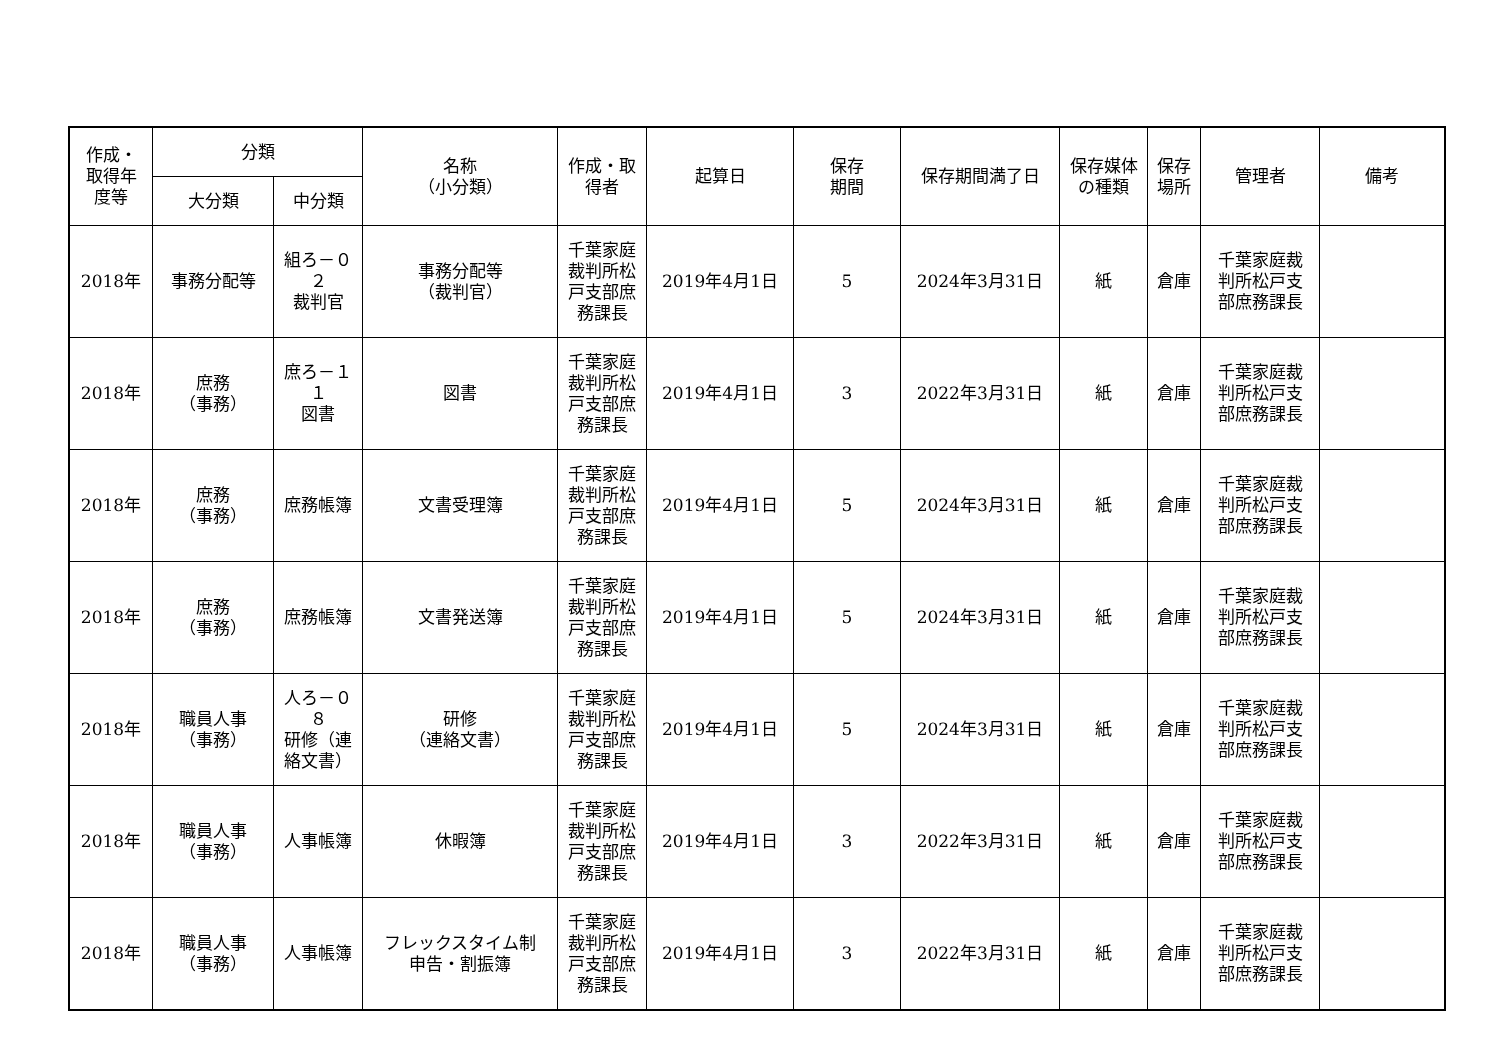| 作成・ 取得年 度等 | 分類 | | 名称 （小分類） | 作成・取 得者 | 起算日 | 保存 期間 | 保存期間満了日 | 保存媒体 の種類 | 保存 場所 | 管理者 | 備考 |
| --- | --- | --- | --- | --- | --- | --- | --- | --- | --- | --- | --- |
| | 大分類 | 中分類 | | | | | | | | | |
| 2018年 | 事務分配等 | 組ろ－０ ２ 裁判官 | 事務分配等 （裁判官） | 千葉家庭 裁判所松 戸支部庶 務課長 | 2019年4月1日 | 5 | 2024年3月31日 | 紙 | 倉庫 | 千葉家庭裁 判所松戸支 部庶務課長 | |
| 2018年 | 庶務 （事務） | 庶ろ－１ １ 図書 | 図書 | 千葉家庭 裁判所松 戸支部庶 務課長 | 2019年4月1日 | 3 | 2022年3月31日 | 紙 | 倉庫 | 千葉家庭裁 判所松戸支 部庶務課長 | |
| 2018年 | 庶務 （事務） | 庶務帳簿 | 文書受理簿 | 千葉家庭 裁判所松 戸支部庶 務課長 | 2019年4月1日 | 5 | 2024年3月31日 | 紙 | 倉庫 | 千葉家庭裁 判所松戸支 部庶務課長 | |
| 2018年 | 庶務 （事務） | 庶務帳簿 | 文書発送簿 | 千葉家庭 裁判所松 戸支部庶 務課長 | 2019年4月1日 | 5 | 2024年3月31日 | 紙 | 倉庫 | 千葉家庭裁 判所松戸支 部庶務課長 | |
| 2018年 | 職員人事 （事務） | 人ろ－０ ８ 研修（連 絡文書） | 研修 （連絡文書） | 千葉家庭 裁判所松 戸支部庶 務課長 | 2019年4月1日 | 5 | 2024年3月31日 | 紙 | 倉庫 | 千葉家庭裁 判所松戸支 部庶務課長 | |
| 2018年 | 職員人事 （事務） | 人事帳簿 | 休暇簿 | 千葉家庭 裁判所松 戸支部庶 務課長 | 2019年4月1日 | 3 | 2022年3月31日 | 紙 | 倉庫 | 千葉家庭裁 判所松戸支 部庶務課長 | |
| 2018年 | 職員人事 （事務） | 人事帳簿 | フレックスタイム制 申告・割振簿 | 千葉家庭 裁判所松 戸支部庶 務課長 | 2019年4月1日 | 3 | 2022年3月31日 | 紙 | 倉庫 | 千葉家庭裁 判所松戸支 部庶務課長 | |